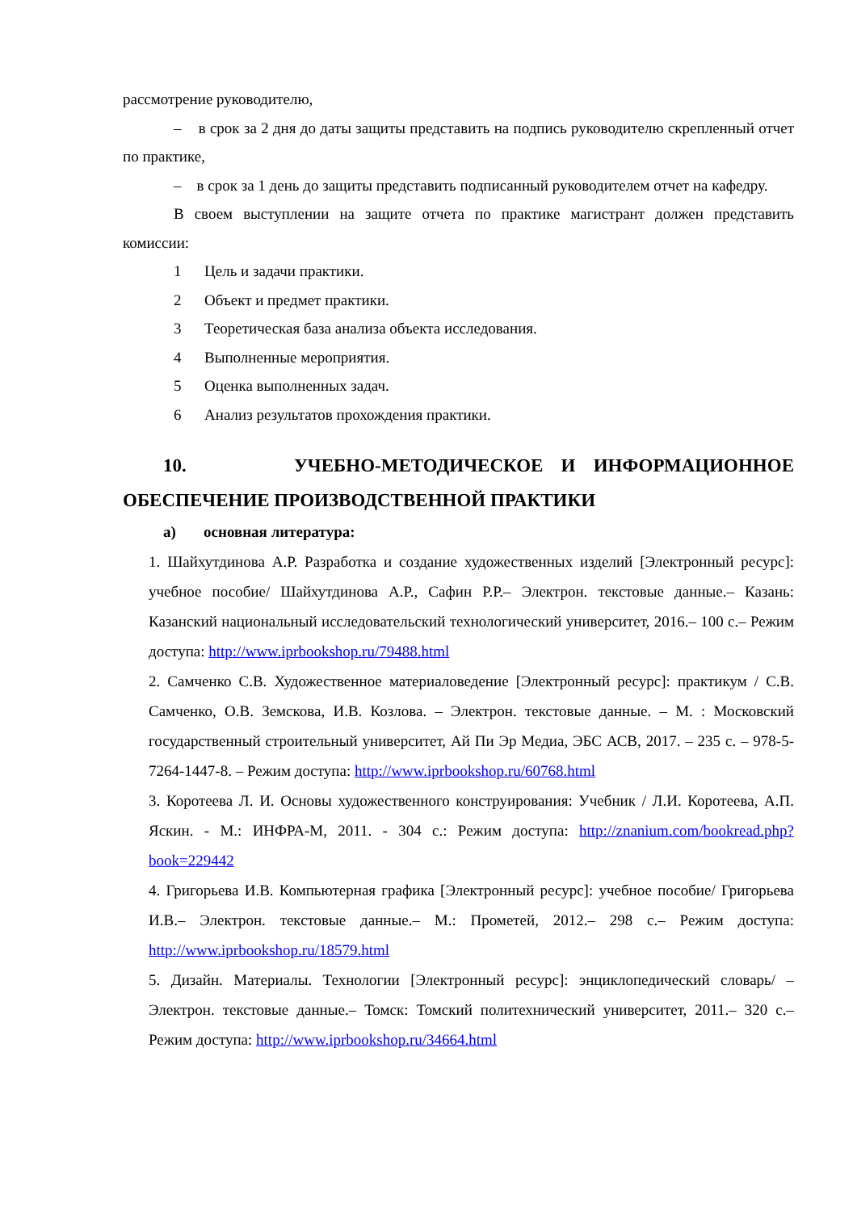рассмотрение руководителю,
– в срок за 2 дня до даты защиты представить на подпись руководителю скрепленный отчет по практике,
– в срок за 1 день до защиты представить подписанный руководителем отчет на кафедру.
В своем выступлении на защите отчета по практике магистрант должен представить комиссии:
1 Цель и задачи практики.
2 Объект и предмет практики.
3 Теоретическая база анализа объекта исследования.
4 Выполненные мероприятия.
5 Оценка выполненных задач.
6 Анализ результатов прохождения практики.
10. УЧЕБНО-МЕТОДИЧЕСКОЕ И ИНФОРМАЦИОННОЕ ОБЕСПЕЧЕНИЕ ПРОИЗВОДСТВЕННОЙ ПРАКТИКИ
а) основная литература:
1. Шайхутдинова А.Р. Разработка и создание художественных изделий [Электронный ресурс]: учебное пособие/ Шайхутдинова А.Р., Сафин Р.Р.– Электрон. текстовые данные.– Казань: Казанский национальный исследовательский технологический университет, 2016.– 100 c.– Режим доступа: http://www.iprbookshop.ru/79488.html
2. Самченко С.В. Художественное материаловедение [Электронный ресурс]: практикум / С.В. Самченко, О.В. Земскова, И.В. Козлова. – Электрон. текстовые данные. – М. : Московский государственный строительный университет, Ай Пи Эр Медиа, ЭБС АСВ, 2017. – 235 c. – 978-5-7264-1447-8. – Режим доступа: http://www.iprbookshop.ru/60768.html
3. Коротеева Л. И. Основы художественного конструирования: Учебник / Л.И. Коротеева, А.П. Яскин. - М.: ИНФРА-М, 2011. - 304 с.: Режим доступа: http://znanium.com/bookread.php?book=229442
4. Григорьева И.В. Компьютерная графика [Электронный ресурс]: учебное пособие/ Григорьева И.В.– Электрон. текстовые данные.– М.: Прометей, 2012.– 298 c.– Режим доступа: http://www.iprbookshop.ru/18579.html
5. Дизайн. Материалы. Технологии [Электронный ресурс]: энциклопедический словарь/ – Электрон. текстовые данные.– Томск: Томский политехнический университет, 2011.– 320 c.– Режим доступа: http://www.iprbookshop.ru/34664.html